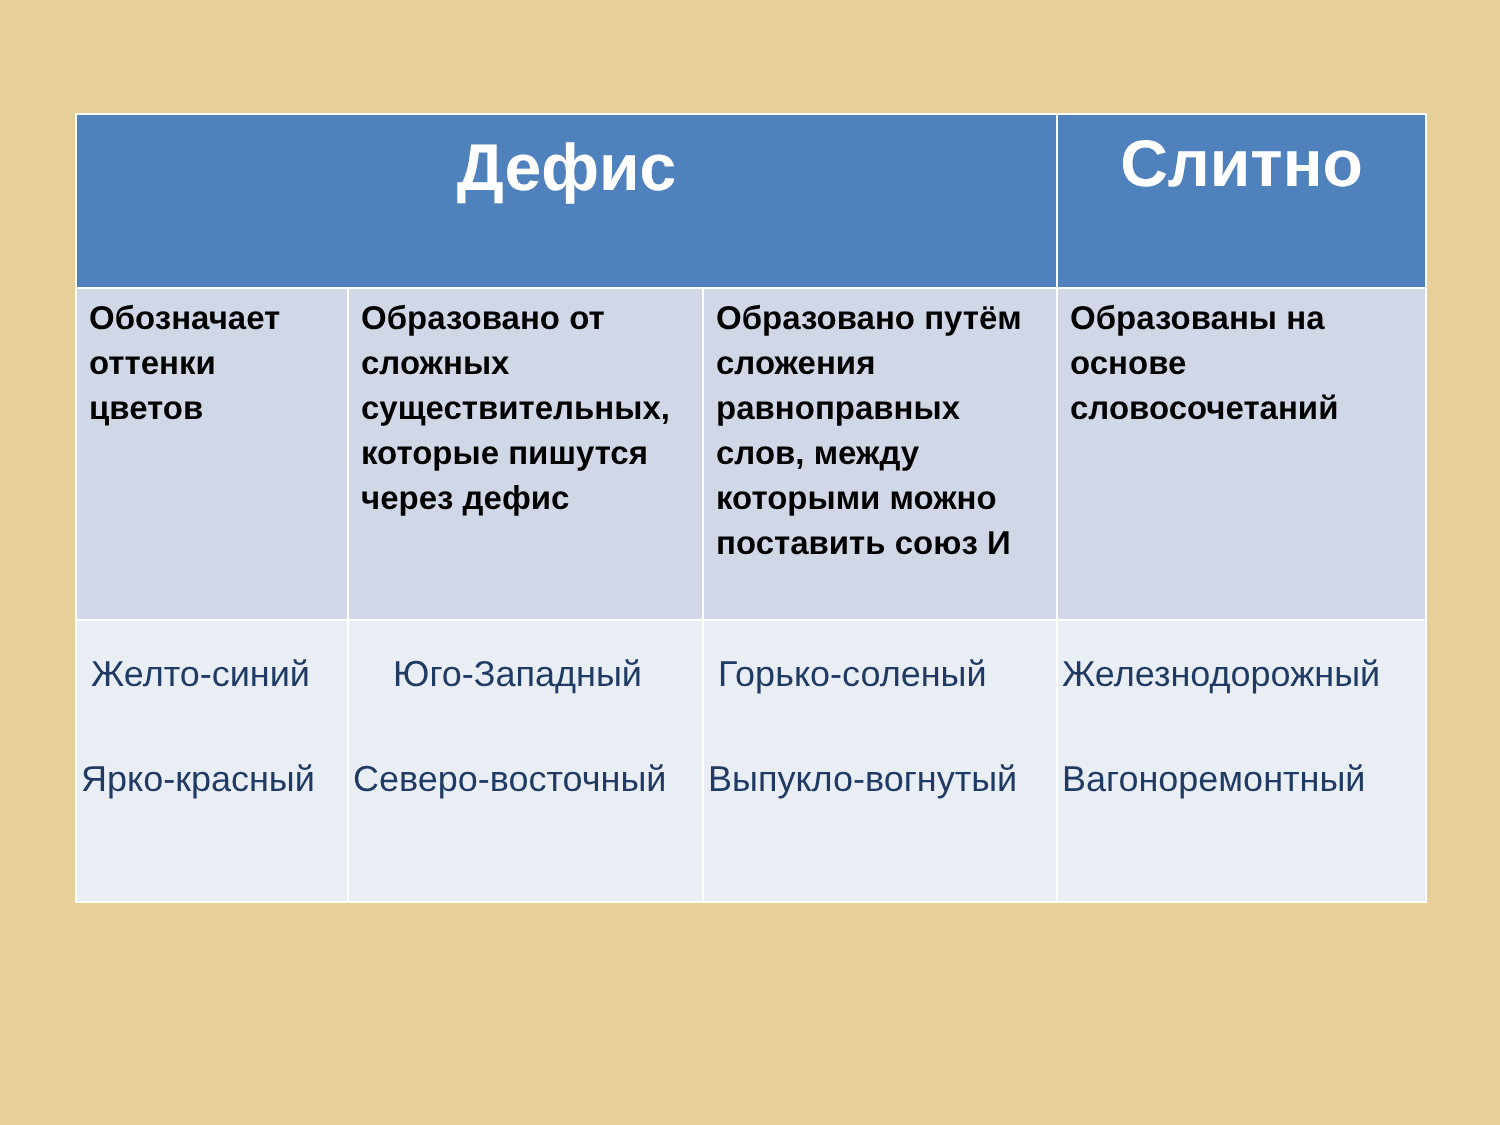| Дефис | | | Слитно |
| --- | --- | --- | --- |
| Обозначает оттенки цветов | Образовано от сложных существительных, которые пишутся через дефис | Образовано путём сложения равноправных слов, между которыми можно поставить союз И | Образованы на основе словосочетаний |
| Желто-синий Ярко-красный | Юго-Западный Северо-восточный | Горько-соленый Выпукло-вогнутый | Железнодорожный Вагоноремонтный |